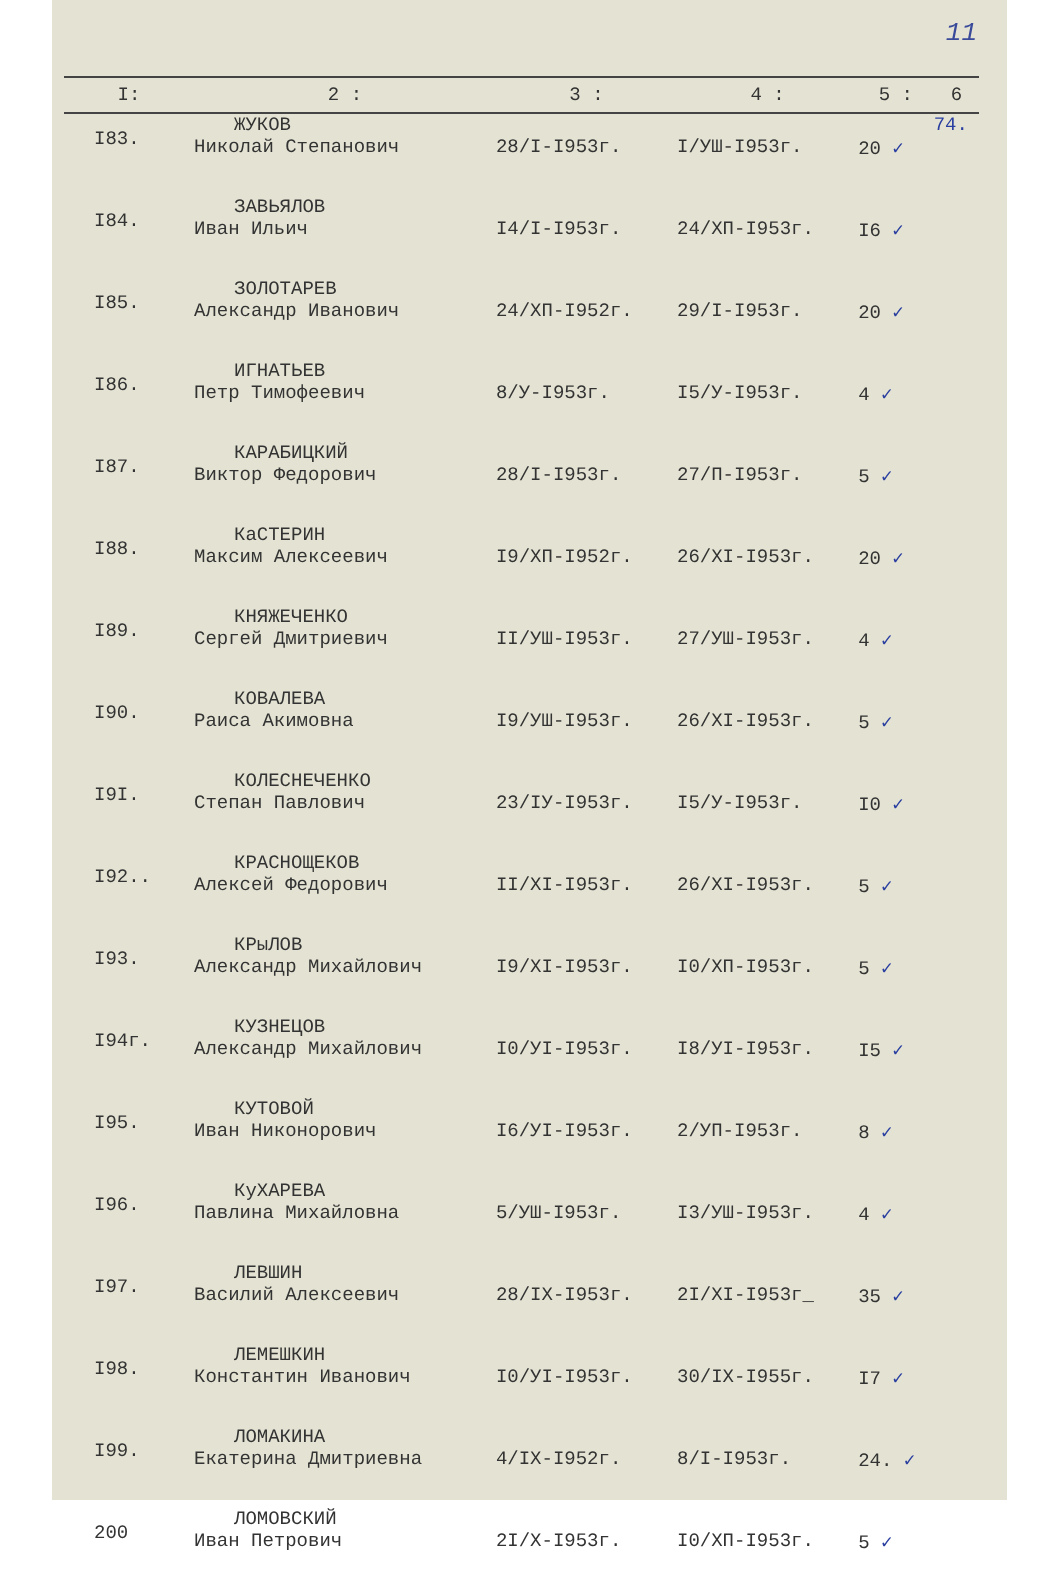11
| I: | 2 : | 3 : | 4 : | 5 : | 6 |
| --- | --- | --- | --- | --- | --- |
| I83. | ЖУКОВ Николай Степанович | 28/I-I953г. | I/УШ-I953г. | 20 ✓ | 74. |
| I84. | ЗАВЬЯЛОВ Иван Ильич | I4/I-I953г. | 24/ХП-I953г. | I6 ✓ | |
| I85. | ЗОЛОТАРЕВ Александр Иванович | 24/ХП-I952г. | 29/I-I953г. | 20 ✓ | |
| I86. | ИГНАТЬЕВ Петр Тимофеевич | 8/У-I953г. | I5/У-I953г. | 4 ✓ | |
| I87. | КАРАБИЦКИЙ Виктор Федорович | 28/I-I953г. | 27/П-I953г. | 5 ✓ | |
| I88. | КаСТЕРИН Максим Алексеевич | I9/ХП-I952г. | 26/XI-I953г. | 20 ✓ | |
| I89. | КНЯЖЕЧЕНКО Сергей Дмитриевич | II/УШ-I953г. | 27/УШ-I953г. | 4 ✓ | |
| I90. | КОВАЛЕВА Раиса Акимовна | I9/УШ-I953г. | 26/XI-I953г. | 5 ✓ | |
| I9I. | КОЛЕСНЕЧЕНКО Степан Павлович | 23/IУ-I953г. | I5/У-I953г. | I0 ✓ | |
| I92.. | КРАСНОЩЕКОВ Алексей Федорович | II/XI-I953г. | 26/XI-I953г. | 5 ✓ | |
| I93. | КРыЛОВ Александр Михайлович | I9/XI-I953г. | I0/ХП-I953г. | 5 ✓ | |
| I94г. | КУЗНЕЦОВ Александр Михайлович | I0/УI-I953г. | I8/УI-I953г. | I5 ✓ | |
| I95. | КУТОВОЙ Иван Никонорович | I6/УI-I953г. | 2/УП-I953г. | 8 ✓ | |
| I96. | КуХАРЕВА Павлина Михайловна | 5/УШ-I953г. | I3/УШ-I953г. | 4 ✓ | |
| I97. | ЛЕВШИН Василий Алексеевич | 28/IX-I953г. | 2I/XI-I953г_ | 35 ✓ | |
| I98. | ЛЕМЕШКИН Константин Иванович | I0/УI-I953г. | 30/IX-I955г. | I7 ✓ | |
| I99. | ЛОМАКИНА Екатерина Дмитриевна | 4/IX-I952г. | 8/I-I953г. | 24. ✓ | |
| 200 | ЛОМОВСКИЙ Иван Петрович | 2I/X-I953г. | I0/ХП-I953г. | 5 ✓ | |